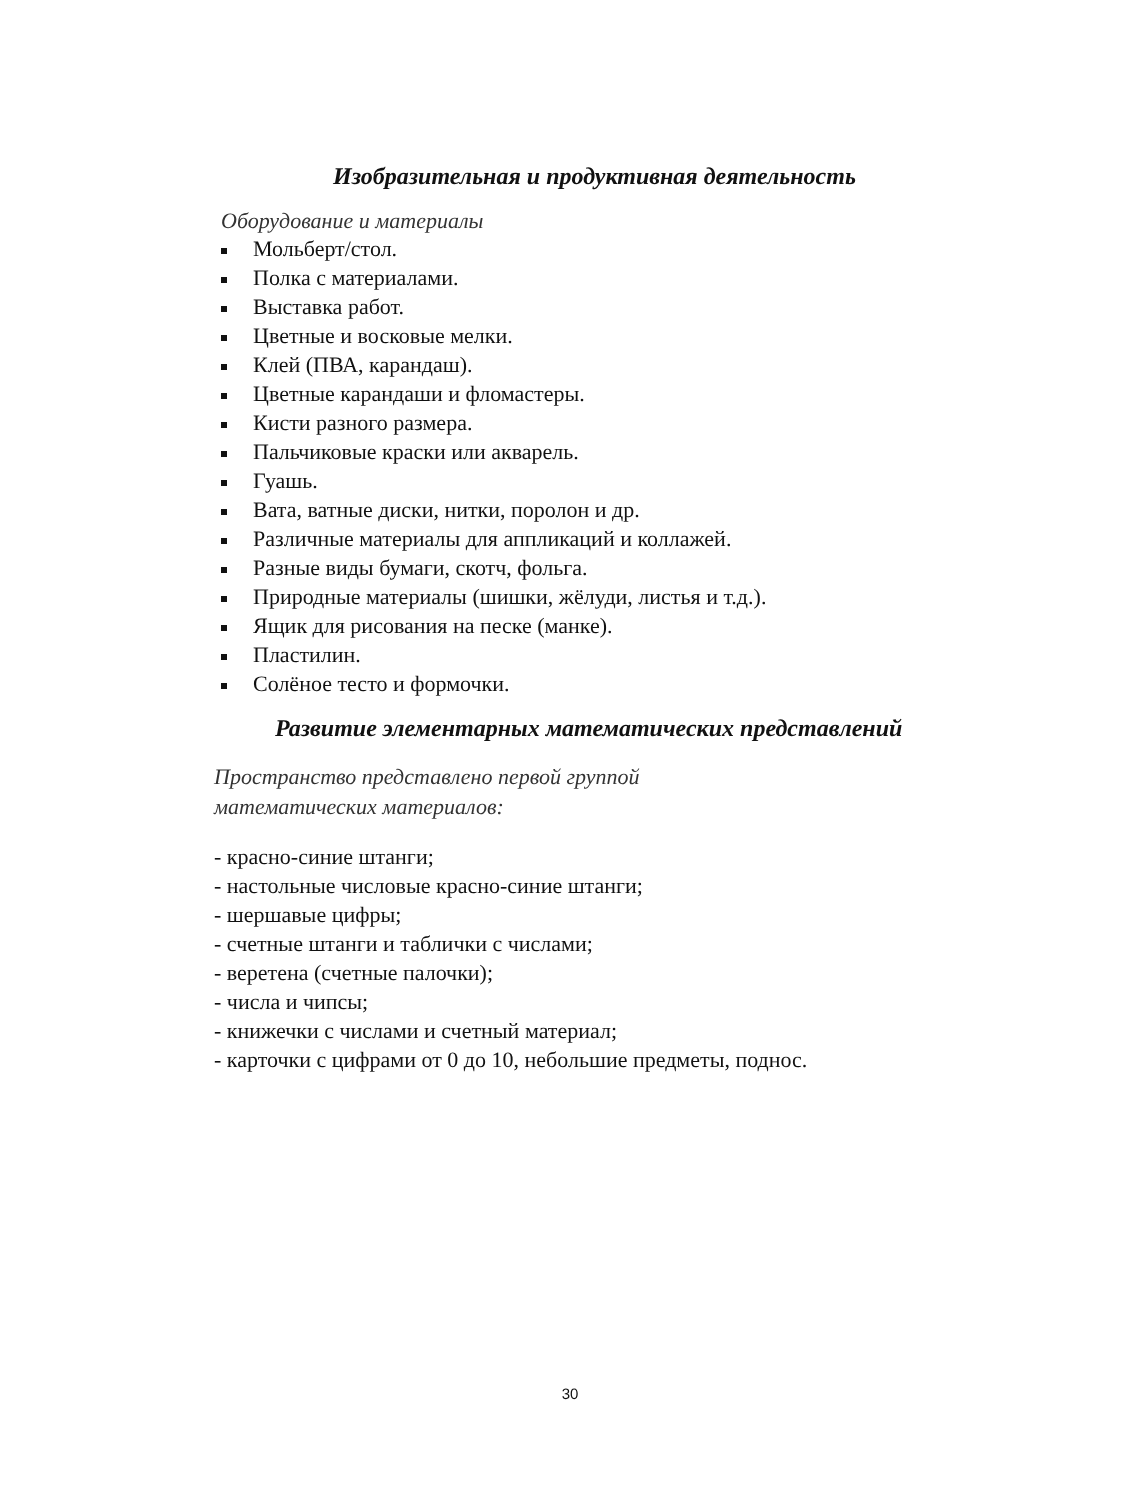Изобразительная и продуктивная деятельность
Оборудование и материалы
Мольберт/стол.
Полка с материалами.
Выставка работ.
Цветные и восковые мелки.
Клей (ПВА, карандаш).
Цветные карандаши и фломастеры.
Кисти разного размера.
Пальчиковые краски или акварель.
Гуашь.
Вата, ватные диски, нитки, поролон и др.
Различные материалы для аппликаций и коллажей.
Разные виды бумаги, скотч, фольга.
Природные материалы (шишки, жёлуди, листья и т.д.).
Ящик для рисования на песке (манке).
Пластилин.
Солёное тесто и формочки.
Развитие элементарных математических представлений
Пространство представлено первой группой
математических материалов:
- красно-синие штанги;
- настольные числовые красно-синие штанги;
- шершавые цифры;
- счетные штанги и таблички с числами;
- веретена (счетные палочки);
- числа и чипсы;
- книжечки с числами и счетный материал;
- карточки с цифрами от 0 до 10, небольшие предметы, поднос.
30